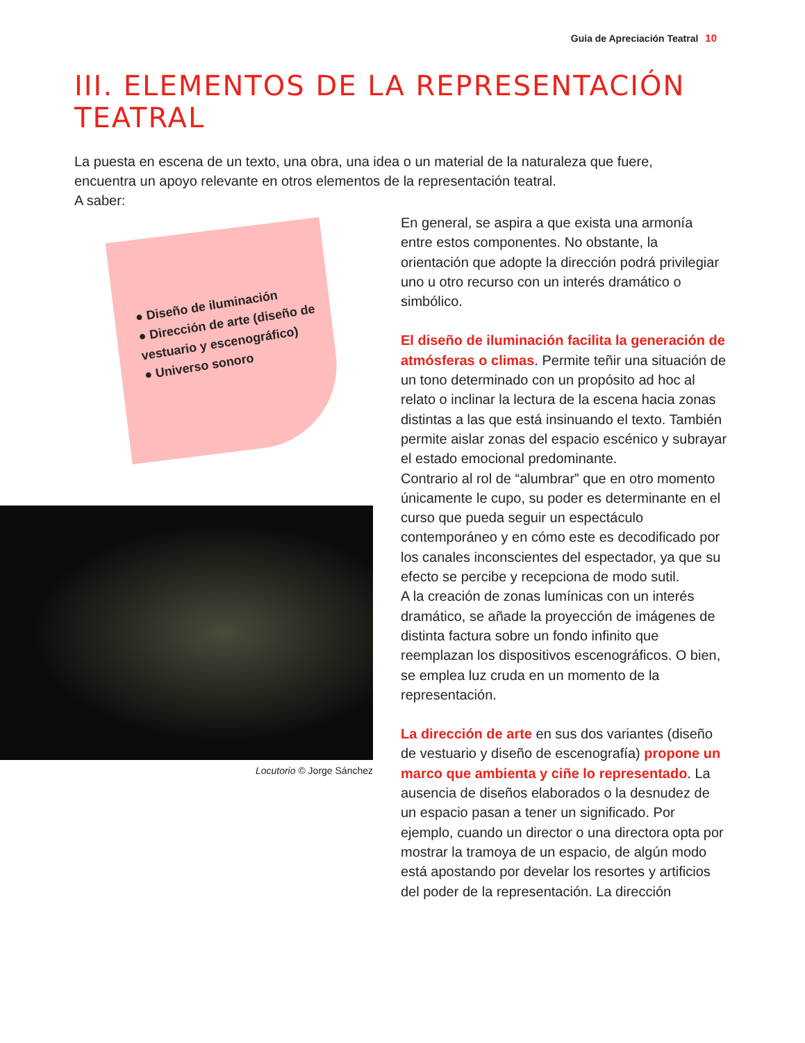Guia de Apreciación Teatral 10
III. ELEMENTOS DE LA REPRESENTACIÓN TEATRAL
La puesta en escena de un texto, una obra, una idea o un material de la naturaleza que fuere, encuentra un apoyo relevante en otros elementos de la representación teatral.
A saber:
● Diseño de iluminación
● Dirección de arte (diseño de vestuario y escenográfico)
● Universo sonoro
Locutorio © Jorge Sánchez
En general, se aspira a que exista una armonía entre estos componentes. No obstante, la orientación que adopte la dirección podrá privilegiar uno u otro recurso con un interés dramático o simbólico.
El diseño de iluminación facilita la generación de atmósferas o climas. Permite teñir una situación de un tono determinado con un propósito ad hoc al relato o inclinar la lectura de la escena hacia zonas distintas a las que está insinuando el texto. También permite aislar zonas del espacio escénico y subrayar el estado emocional predominante.
Contrario al rol de “alumbrar” que en otro momento únicamente le cupo, su poder es determinante en el curso que pueda seguir un espectáculo contemporáneo y en cómo este es decodificado por los canales inconscientes del espectador, ya que su efecto se percibe y recepciona de modo sutil.
A la creación de zonas lumínicas con un interés dramático, se añade la proyección de imágenes de distinta factura sobre un fondo infinito que reemplazan los dispositivos escenográficos. O bien, se emplea luz cruda en un momento de la representación.
La dirección de arte en sus dos variantes (diseño de vestuario y diseño de escenografía) propone un marco que ambienta y ciñe lo representado. La ausencia de diseños elaborados o la desnudez de un espacio pasan a tener un significado. Por ejemplo, cuando un director o una directora opta por mostrar la tramoya de un espacio, de algún modo está apostando por develar los resortes y artificios del poder de la representación. La dirección